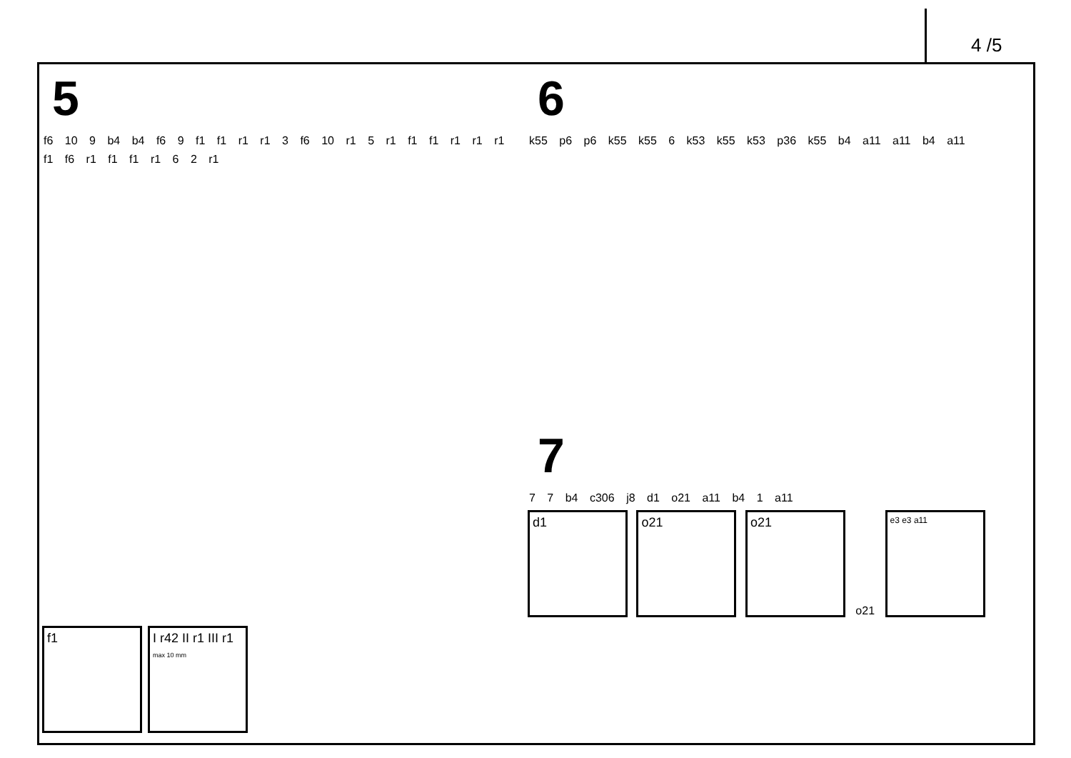4 /5
5
f6 10 9 b4 b4 f6 9 f1 f1 r1 r1 3 f6 10 r1 5 r1 f1 f1 r1 r1 r1 f1 f6 r1 f1 f1 r1 6 2 r1
6
k55 p6 p6 k55 k55 6 k53 k55 k53 p36 k55 b4 a11 a11 b4 a11
f1
I r42 II r1 III r1
max 10 mm
7
7 7 b4 c306 j8 d1 o21 a11 b4 1 a11
d1 o21 o21
o21
e3 e3 a11